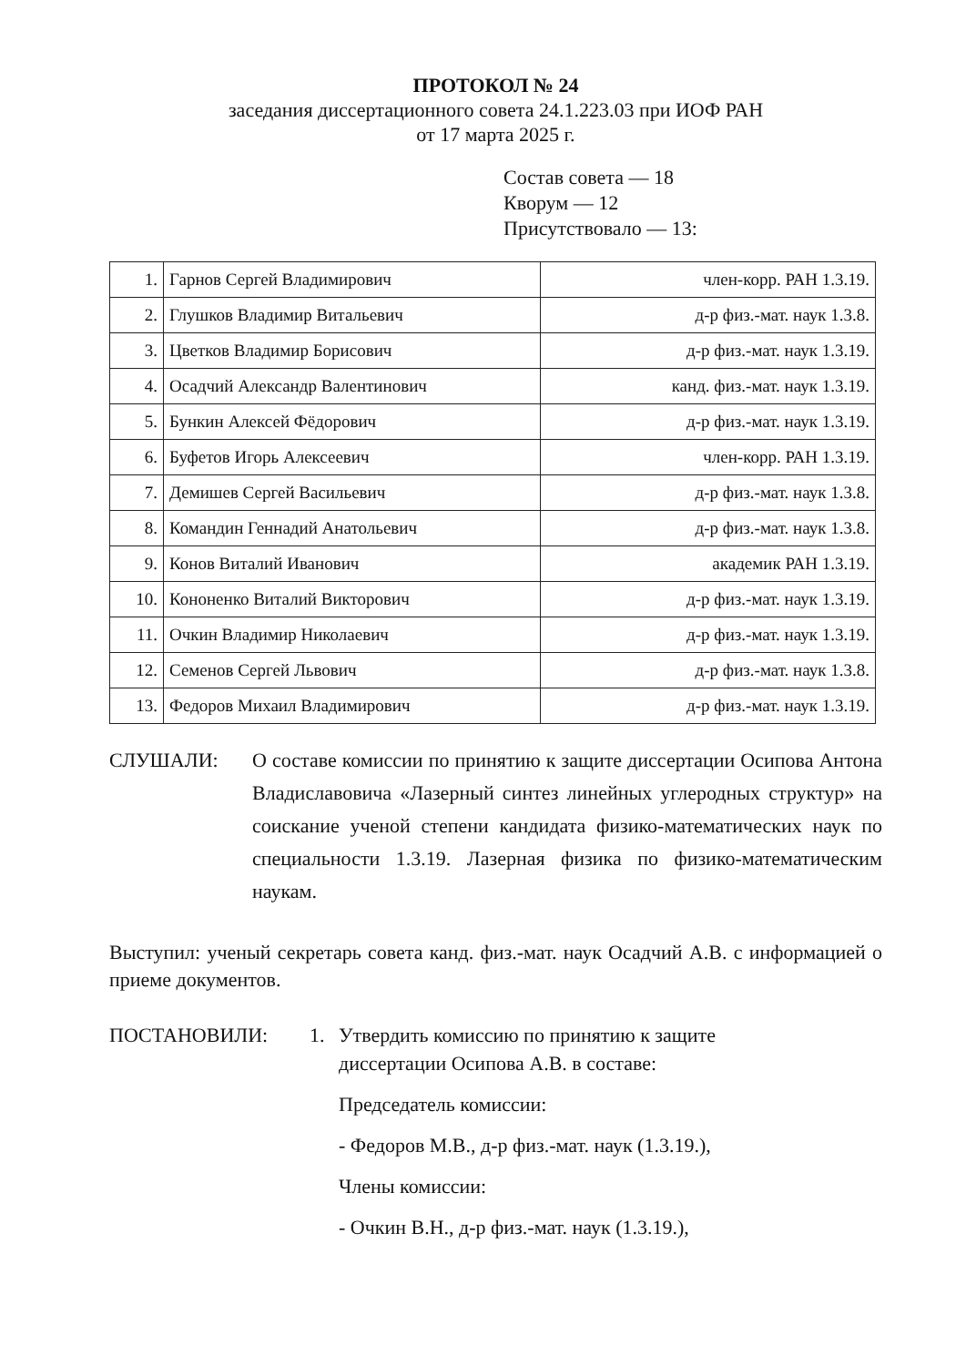ПРОТОКОЛ № 24
заседания диссертационного совета 24.1.223.03 при ИОФ РАН
от 17 марта 2025 г.
Состав совета — 18
Кворум — 12
Присутствовало — 13:
| 1. | Гарнов Сергей Владимирович | член-корр. РАН 1.3.19. |
| 2. | Глушков Владимир Витальевич | д-р физ.-мат. наук 1.3.8. |
| 3. | Цветков Владимир Борисович | д-р физ.-мат. наук 1.3.19. |
| 4. | Осадчий Александр Валентинович | канд. физ.-мат. наук 1.3.19. |
| 5. | Бункин Алексей Фёдорович | д-р физ.-мат. наук 1.3.19. |
| 6. | Буфетов Игорь Алексеевич | член-корр. РАН 1.3.19. |
| 7. | Демишев Сергей Васильевич | д-р физ.-мат. наук 1.3.8. |
| 8. | Командин Геннадий Анатольевич | д-р физ.-мат. наук 1.3.8. |
| 9. | Конов Виталий Иванович | академик РАН 1.3.19. |
| 10. | Кононенко Виталий Викторович | д-р физ.-мат. наук 1.3.19. |
| 11. | Очкин Владимир Николаевич | д-р физ.-мат. наук 1.3.19. |
| 12. | Семенов Сергей Львович | д-р физ.-мат. наук 1.3.8. |
| 13. | Федоров Михаил Владимирович | д-р физ.-мат. наук 1.3.19. |
СЛУШАЛИ: О составе комиссии по принятию к защите диссертации Осипова Антона Владиславовича «Лазерный синтез линейных углеродных структур» на соискание ученой степени кандидата физико-математических наук по специальности 1.3.19. Лазерная физика по физико-математическим наукам.
Выступил: ученый секретарь совета канд. физ.-мат. наук Осадчий А.В. с информацией о приеме документов.
ПОСТАНОВИЛИ: 1. Утвердить комиссию по принятию к защите
диссертации Осипова А.В. в составе:
Председатель комиссии:
- Федоров М.В., д-р физ.-мат. наук (1.3.19.),
Члены комиссии:
- Очкин В.Н., д-р физ.-мат. наук (1.3.19.),